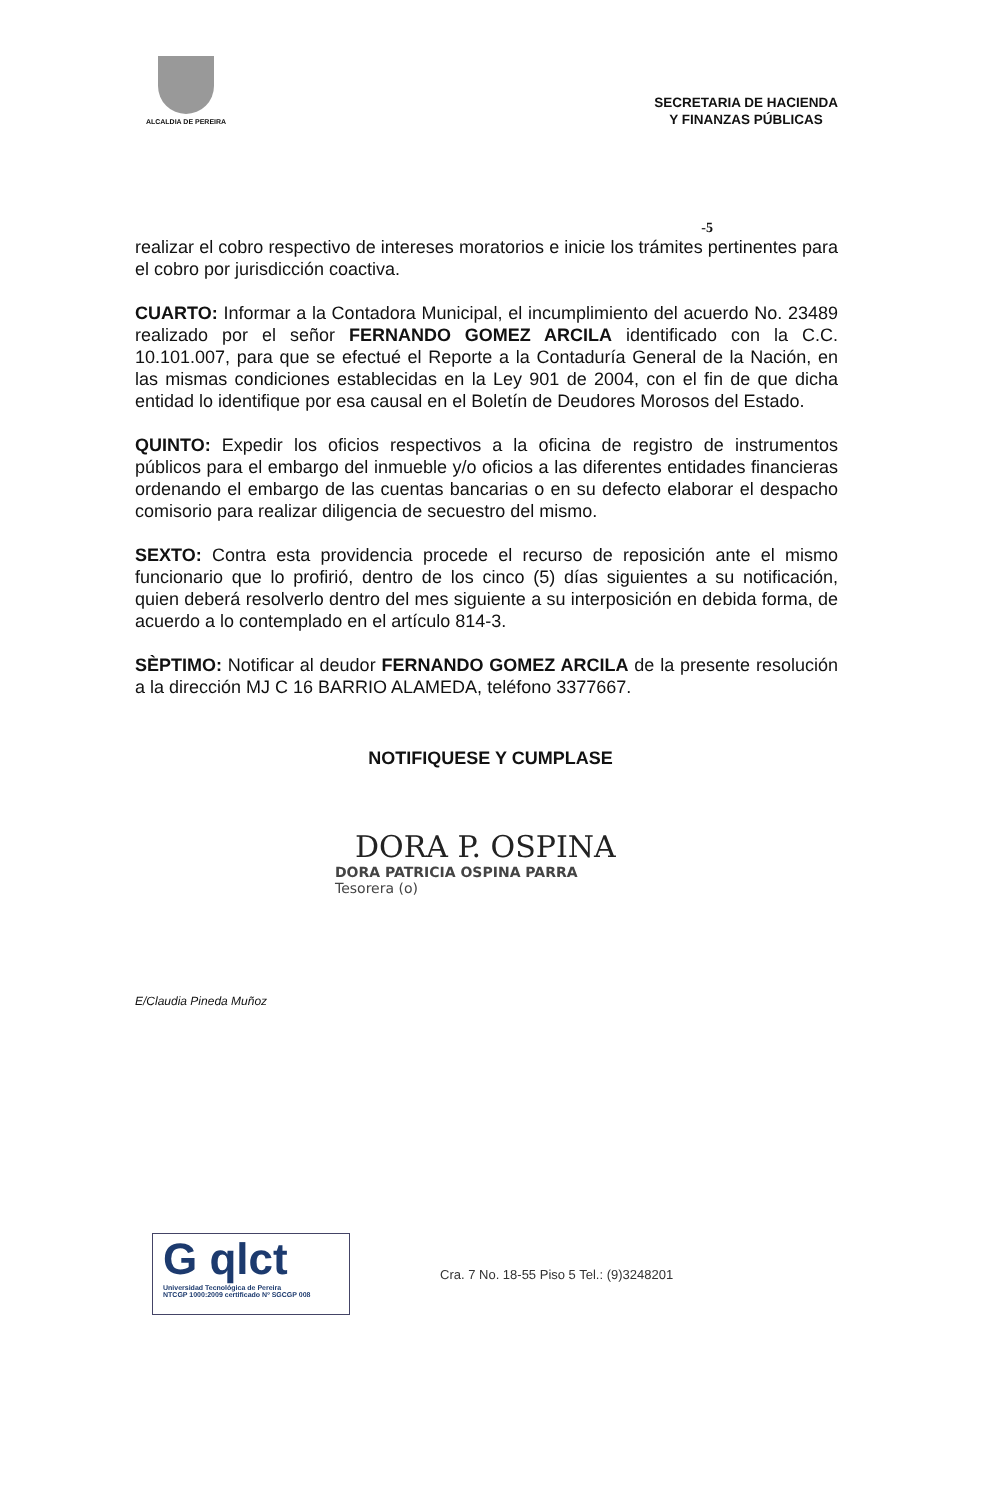ALCALDIA DE PEREIRA
SECRETARIA DE HACIENDA
Y FINANZAS PÚBLICAS
-5
realizar el cobro respectivo de intereses moratorios e inicie los trámites pertinentes para el cobro por jurisdicción coactiva.
CUARTO: Informar a la Contadora Municipal, el incumplimiento del acuerdo No. 23489 realizado por el señor FERNANDO GOMEZ ARCILA identificado con la C.C. 10.101.007, para que se efectué el Reporte a la Contaduría General de la Nación, en las mismas condiciones establecidas en la Ley 901 de 2004, con el fin de que dicha entidad lo identifique por esa causal en el Boletín de Deudores Morosos del Estado.
QUINTO: Expedir los oficios respectivos a la oficina de registro de instrumentos públicos para el embargo del inmueble y/o oficios a las diferentes entidades financieras ordenando el embargo de las cuentas bancarias o en su defecto elaborar el despacho comisorio para realizar diligencia de secuestro del mismo.
SEXTO: Contra esta providencia procede el recurso de reposición ante el mismo funcionario que lo profirió, dentro de los cinco (5) días siguientes a su notificación, quien deberá resolverlo dentro del mes siguiente a su interposición en debida forma, de acuerdo a lo contemplado en el artículo 814-3.
SÈPTIMO: Notificar al deudor FERNANDO GOMEZ ARCILA de la presente resolución a la dirección MJ C 16 BARRIO ALAMEDA, teléfono 3377667.
NOTIFIQUESE Y CUMPLASE
DORA P. OSPINA
DORA PATRICIA OSPINA PARRA
Tesorera (o)
E/Claudia Pineda Muñoz
G qlct
Universidad Tecnológica de Pereira
NTCGP 1000:2009 certificado Nº SGCGP 008
Cra. 7 No. 18-55 Piso 5 Tel.: (9)3248201